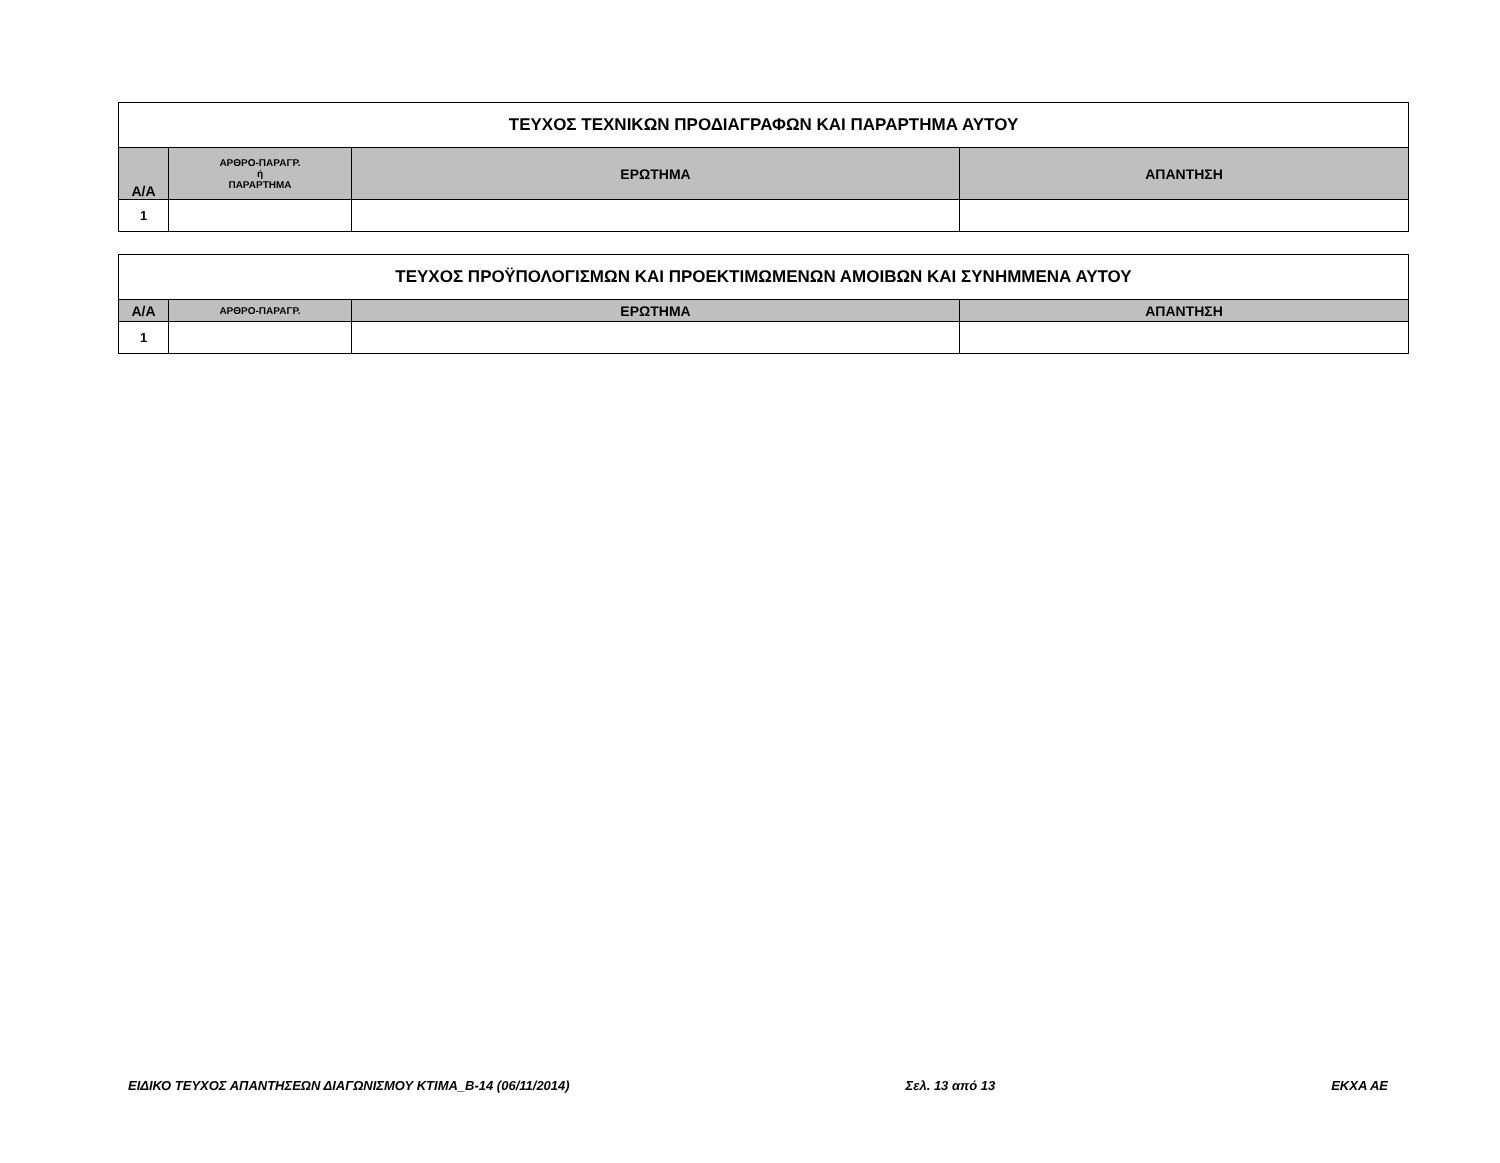| ΤΕΥΧΟΣ ΤΕΧΝΙΚΩΝ ΠΡΟΔΙΑΓΡΑΦΩΝ ΚΑΙ ΠΑΡΑΡΤΗΜΑ ΑΥΤΟΥ | | | |
| Α/Α | ΑΡΘΡΟ-ΠΑΡΑΓΡ. ή ΠΑΡΑΡΤΗΜΑ | ΕΡΩΤΗΜΑ | ΑΠΑΝΤΗΣΗ |
| 1 | | | |
| ΤΕΥΧΟΣ ΠΡΟΫΠΟΛΟΓΙΣΜΩΝ ΚΑΙ ΠΡΟΕΚΤΙΜΩΜΕΝΩΝ ΑΜΟΙΒΩΝ ΚΑΙ ΣΥΝΗΜΜΕΝΑ ΑΥΤΟΥ | | | |
| Α/Α | ΑΡΘΡΟ-ΠΑΡΑΓΡ. | ΕΡΩΤΗΜΑ | ΑΠΑΝΤΗΣΗ |
| 1 | | | |
ΕΙΔΙΚΟ ΤΕΥΧΟΣ ΑΠΑΝΤΗΣΕΩΝ ΔΙΑΓΩΝΙΣΜΟΥ ΚΤΙΜΑ_Β-14 (06/11/2014) Σελ. 13 από 13 ΕΚΧΑ ΑΕ